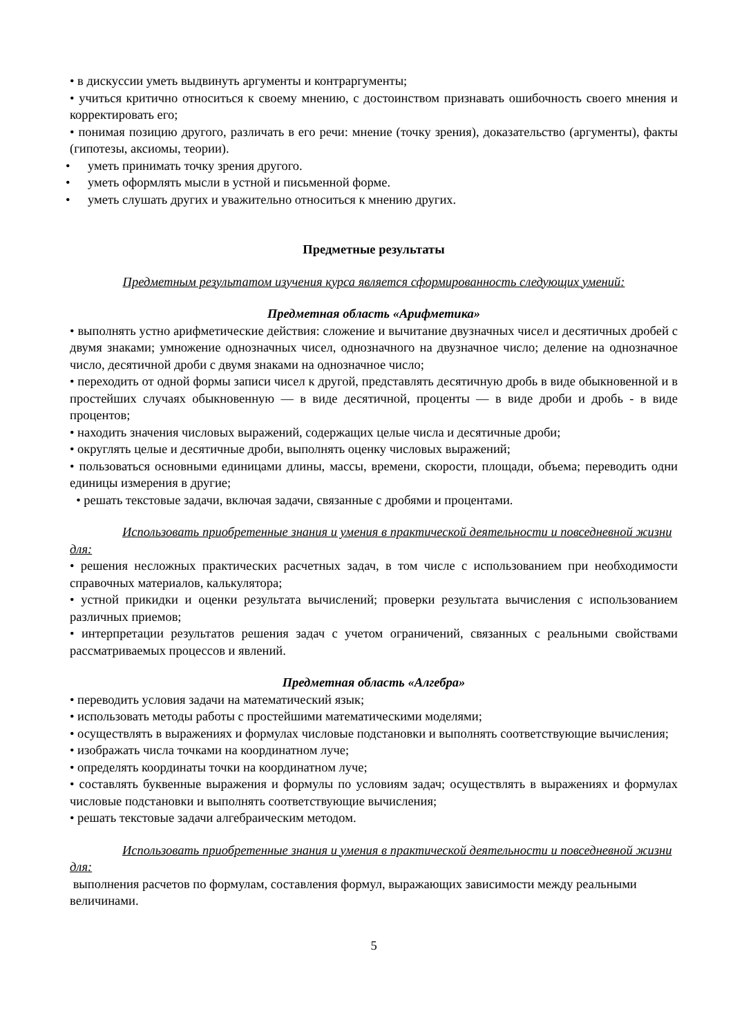• в дискуссии уметь выдвинуть аргументы и контраргументы;
• учиться критично относиться к своему мнению, с достоинством признавать ошибочность своего мнения и корректировать его;
• понимая позицию другого, различать в его речи: мнение (точку зрения), доказательство (аргументы), факты (гипотезы, аксиомы, теории).
• уметь принимать точку зрения другого.
• уметь оформлять мысли в устной и письменной форме.
• уметь слушать других и уважительно относиться к мнению других.
Предметные результаты
Предметным результатом изучения курса является сформированность следующих умений:
Предметная область «Арифметика»
• выполнять устно арифметические действия: сложение и вычитание двузначных чисел и десятичных дробей с двумя знаками; умножение однозначных чисел, однозначного на двузначное число; деление на однозначное число, десятичной дроби с двумя знаками на однозначное число;
• переходить от одной формы записи чисел к другой, представлять десятичную дробь в виде обыкновенной и в простейших случаях обыкновенную — в виде десятичной, проценты — в виде дроби и дробь - в виде процентов;
• находить значения числовых выражений, содержащих целые числа и десятичные дроби;
• округлять целые и десятичные дроби, выполнять оценку числовых выражений;
• пользоваться основными единицами длины, массы, времени, скорости, площади, объема; переводить одни единицы измерения в другие;
• решать текстовые задачи, включая задачи, связанные с дробями и процентами.
Использовать приобретенные знания и умения в практической деятельности и повседневной жизни для:
• решения несложных практических расчетных задач, в том числе с использованием при необходимости справочных материалов, калькулятора;
• устной прикидки и оценки результата вычислений; проверки результата вычисления с использованием различных приемов;
• интерпретации результатов решения задач с учетом ограничений, связанных с реальными свойствами рассматриваемых процессов и явлений.
Предметная область «Алгебра»
• переводить условия задачи на математический язык;
• использовать методы работы с простейшими математическими моделями;
• осуществлять в выражениях и формулах числовые подстановки и выполнять соответствующие вычисления;
• изображать числа точками на координатном луче;
• определять координаты точки на координатном луче;
• составлять буквенные выражения и формулы по условиям задач; осуществлять в выражениях и формулах числовые подстановки и выполнять соответствующие вычисления;
• решать текстовые задачи алгебраическим методом.
Использовать приобретенные знания и умения в практической деятельности и повседневной жизни для:
выполнения расчетов по формулам, составления формул, выражающих зависимости между реальными величинами.
5